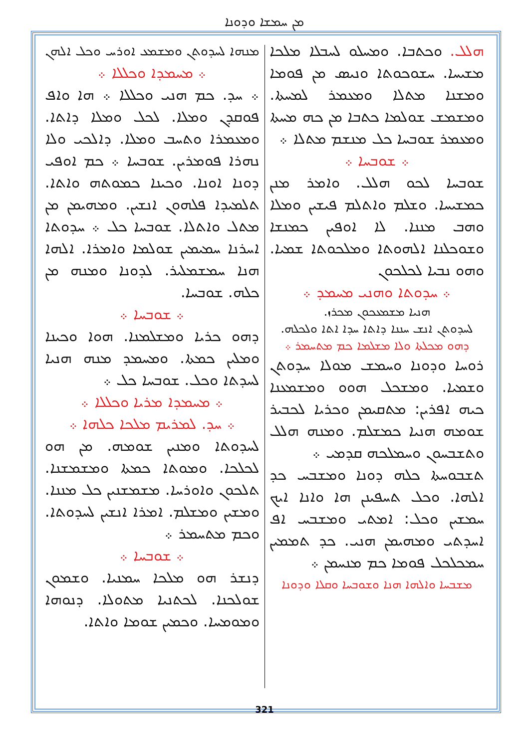ܡܢ ܚܡܫܐ ܘܕܘܢܐ
ܗܠܠ. ܘܟܬܒܐ. ܘܡܚܠܘ ܠܚܒܠܐ ܡܠܟܐ ܡܫܝܚܐ. ܚܫܘܟܘܬܐ ܘܢܝܣ ܡܢ ܦܘܡܐ ܘܡܫܢܐ ܡܬܠܐ ܘܡܥܡܪ ܠܡܚܬܐ. ܘܡܫܡܫ ܫܘܠܡܐ ܟܬܒܐ ܡܢ ܟܗ ܡܚܬܐ ܘܡܥܡܪ ܫܘܒܚܐ ܟܠ ܡܢܫܡ ܡܬܠܐ ܀
܀ ܫܘܒܚܐ ܀
ܫܘܒܚܐ ܠܟܘ ܗܠܠ. ܘܐܡܪ ܡܢܢ ܟܡܫܝܚܐ. ܘܫܠܡ ܘܐܬܠܡ ܦܝܫܝܢ ܘܡܠܐ ܘܗܒ ܡܢܢܐ. ܠܐ ܐܘܦܝܢ ܟܡܢܫܐ ܘܫܘܟܠܢܐ ܐܠܗܘܬܐ ܘܡܠܟܘܬܐ ܫܡܝܐ. ܘܗܘ ܢܒܝܐ ܠܟܠܟܘܢ
܀ ܚܕܘܬܐ ܘܗܢܝ ܡܚܡܕ ܀
ܗܢܝܐ ܡܫܡܥܟܘܢ ܡܟܪܙ.
ܠܚܕܘܬܢ ܐܢܫ ܚܢܢܐ ܕܐܬܐ ܚܕܐ ܐܬܐ ܘܠܟܠܗ.
ܕܗܘ ܡܟܠܬܐ ܘܠܐ ܡܫܠܡܐ ܟܡ ܡܬܚܡܪ ܀
ܪܘܚܐ ܘܕܘܢܐ ܘܚܡܫ ܡܘܠܐ ܚܕܘܬܢ ܘܫܡܝܐ. ܘܡܫܟܠ ܗܘܘ ܘܡܫܡܥܢܐ ܟܝܗ ܐܦܪܝܢ: ܡܬܩܝܡܢ ܘܟܪܝܐ ܠܟܒܝܪ ܫܘܡܗ ܗܢܝܐ ܟܡܫܠܡ. ܘܡܢܗ ܗܠܠ ܘܬܫܒܚܘܢ ܘܚܡܠܟܗ ܩܕܡܝ ܀
ܬܫܒܘܚܬܐ ܟܠܗ ܕܘܢܐ ܘܡܫܒܚ ܟܕ ܐܠܗܐ. ܘܟܠ ܬܚܦܝܢܢ ܗܐ ܘܐܢܐ ܐܝܟ ܚܡܫܝܢ ܘܟܠ: ܐܡܬܝ ܘܡܫܒܚ ܐܦ ܐܚܕܬܝ ܘܡܗܝܡܢ ܗܢܝ. ܟܕ ܬܡܡܝܢ ܚܡܟܠܟܠ ܦܘܡܐ ܟܡ ܡܢܚܡܢ ܀
ܡܫܒܚܐ ܘܐܠܗܐ ܗܢܐ ܘܫܘܒܚܐ ܘܩܠܐ ܘܕܘܢܐ
ܡܢܗܐ ܠܚܕܘܬܢ ܘܡܫܡܥ ܐܘܪܚ ܘܟܠ ܐܠܗܢ
܀ ܡܚܡܕܐ ܘܟܠܠܐ ܀
܀ ܚܕ. ܟܡ ܗܢܝ ܘܟܠܠܐ ܀ ܗܐ ܘܐܦ ܦܘܩܕܢ ܘܡܠܐ. ܠܟܠ ܘܡܠܐ ܕܐܬܐ. ܘܡܥܡܪܐ ܘܬܚܒ ܘܡܠܐ. ܕܐܠܟܝ ܘܠܐ ܢܗܪܐ ܦܘܡܪܝܢ. ܫܘܒܚܐ ܀ ܟܡ ܐܘܦܝ ܕܘܢܐ ܐܘܢܐ. ܘܟܝܢܐ ܟܡܘܬܗ ܘܐܬܐ. ܬܠܡܝܕܐ ܦܠܗܘܢ ܐܢܫܝܢ. ܘܡܗܝܡܢ ܡܢ ܡܬܠ ܘܐܬܠܐ. ܫܘܒܚܐ ܟܠ ܀ ܚܕܘܬܐ ܐܚܪܢܐ ܚܡܝܡܝܢ ܫܘܠܡܐ ܘܐܡܪܐ. ܐܠܗܐ ܗܢܐ ܚܡܫܡܠܝܪ. ܠܕܘܢܐ ܘܡܢܗ ܡܢ ܟܠܗ. ܫܘܒܚܐ.
܀ ܫܘܒܚܐ ܀
ܕܗܘ ܟܪܝܐ ܘܡܫܠܡܢܐ. ܗܘܐ ܘܟܝܢܐ ܘܡܠܝܢ ܟܡܬܐ. ܘܡܚܡܕ ܡܢܗ ܗܢܝܐ ܠܚܕܬܐ ܘܟܠ. ܫܘܒܚܐ ܟܠ ܀
܀ ܡܚܡܕܐ ܡܪܝܐ ܘܟܠܠܐ ܀
܀ ܚܕ. ܠܡܪܝܡ ܡܠܟܐ ܟܠܗܐ ܀
ܠܚܕܘܬܐ ܘܡܢܝܢ ܫܘܡܗ. ܡܢ ܗܘ ܠܟܠܟܐ. ܘܡܘܬܐ ܟܡܬܐ ܘܡܫܡܫܢܐ. ܬܠܟܘܢ ܘܐܘܪܚܐ. ܡܫܡܫܢܝܢ ܟܠ ܡܢܢܐ. ܘܡܫܝܢ ܘܡܫܠܡ. ܐܡܪܐ ܐܢܫܝܢ ܠܚܕܘܬܐ. ܘܟܡ ܡܬܚܡܪ ܀
܀ ܫܘܒܚܐ ܀
ܕܢܫܪ ܗܘ ܡܠܟܐ ܚܡܢܝܐ. ܘܫܡܘܢ ܫܘܠܟܢܐ. ܠܟܬܢܝܐ ܡܬܘܠܐ. ܕܢܘܗܐ ܘܡܘܡܚܐ. ܘܟܡܝܢ ܫܘܡܐ ܘܐܬܐ.
321